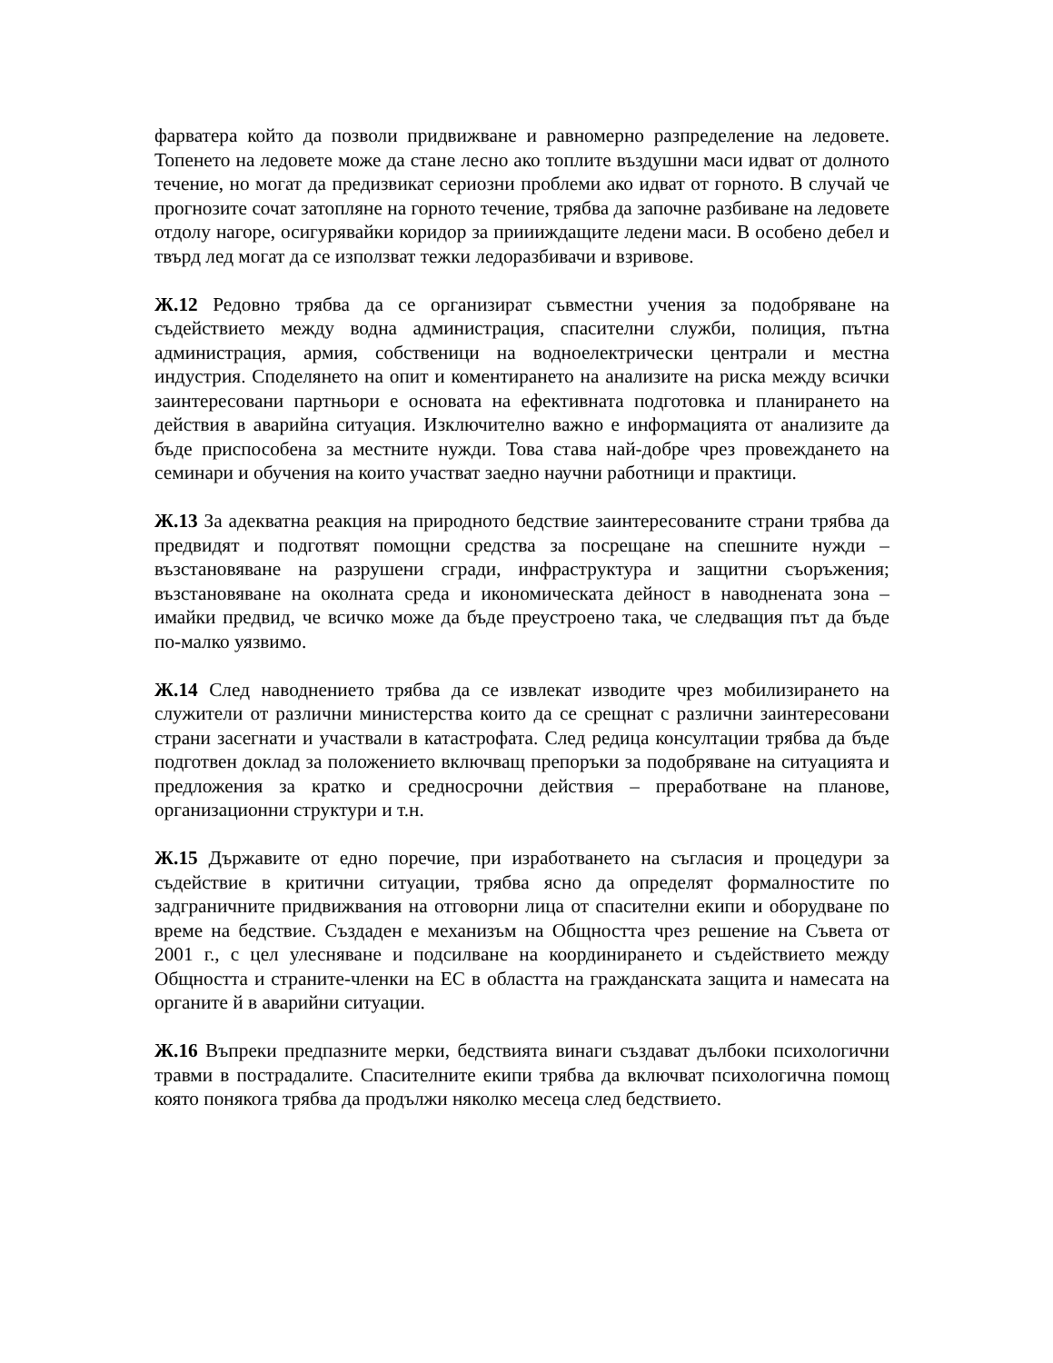фарватера който да позволи придвижване и равномерно разпределение на ледовете. Топенето на ледовете може да стане лесно ако топлите въздушни маси идват от долното течение, но могат да предизвикат сериозни проблеми ако идват от горното. В случай че прогнозите сочат затопляне на горното течение, трябва да започне разбиване на ледовете отдолу нагоре, осигурявайки коридор за приииждащите ледени маси. В особено дебел и твърд лед могат да се използват тежки ледоразбивачи и взривове.
Ж.12 Редовно трябва да се организират съвместни учения за подобряване на съдействието между водна администрация, спасителни служби, полиция, пътна администрация, армия, собственици на водноелектрически централи и местна индустрия. Споделянето на опит и коментирането на анализите на риска между всички заинтересовани партньори е основата на ефективната подготовка и планирането на действия в аварийна ситуация. Изключително важно е информацията от анализите да бъде приспособена за местните нужди. Това става най-добре чрез провеждането на семинари и обучения на които участват заедно научни работници и практици.
Ж.13 За адекватна реакция на природното бедствие заинтересованите страни трябва да предвидят и подготвят помощни средства за посрещане на спешните нужди – възстановяване на разрушени сгради, инфраструктура и защитни съоръжения; възстановяване на околната среда и икономическата дейност в наводнената зона – имайки предвид, че всичко може да бъде преустроено така, че следващия път да бъде по-малко уязвимо.
Ж.14 След наводнението трябва да се извлекат изводите чрез мобилизирането на служители от различни министерства които да се срещнат с различни заинтересовани страни засегнати и участвали в катастрофата. След редица консултации трябва да бъде подготвен доклад за положението включващ препоръки за подобряване на ситуацията и предложения за кратко и средносрочни действия – преработване на планове, организационни структури и т.н.
Ж.15 Държавите от едно поречие, при изработването на съгласия и процедури за съдействие в критични ситуации, трябва ясно да определят формалностите по задграничните придвижвания на отговорни лица от спасителни екипи и оборудване по време на бедствие. Създаден е механизъм на Общността чрез решение на Съвета от 2001 г., с цел улесняване и подсилване на координирането и съдействието между Общността и страните-членки на ЕС в областта на гражданската защита и намесата на органите й в аварийни ситуации.
Ж.16 Въпреки предпазните мерки, бедствията винаги създават дълбоки психологични травми в пострадалите. Спасителните екипи трябва да включват психологична помощ която понякога трябва да продължи няколко месеца след бедствието.